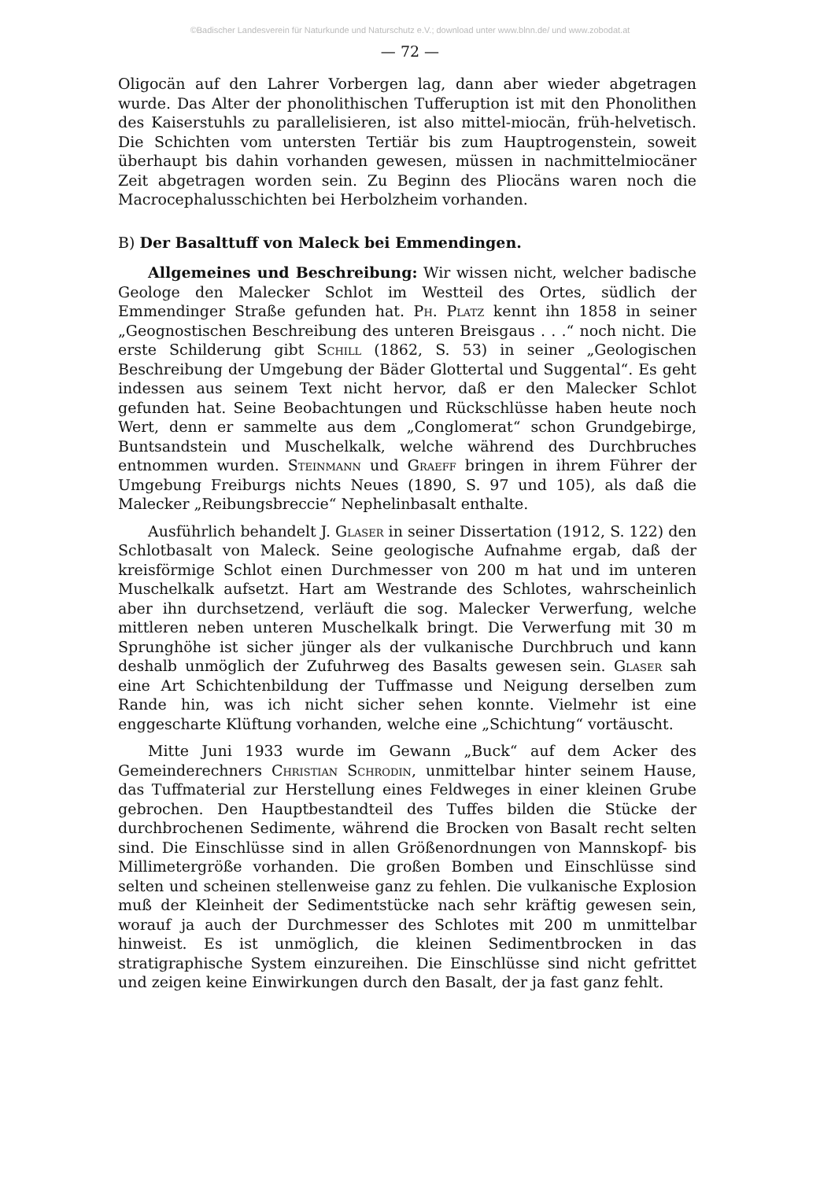©Badischer Landesverein für Naturkunde und Naturschutz e.V.; download unter www.blnn.de/ und www.zobodat.at
— 72 —
Oligocän auf den Lahrer Vorbergen lag, dann aber wieder abgetragen wurde. Das Alter der phonolithischen Tufferuption ist mit den Phonolithen des Kaiserstuhls zu parallelisieren, ist also mittel-miocän, früh-helvetisch. Die Schichten vom untersten Tertiär bis zum Hauptrogenstein, soweit überhaupt bis dahin vorhanden gewesen, müssen in nachmittelmiocäner Zeit abgetragen worden sein. Zu Beginn des Pliocäns waren noch die Macrocephalusschichten bei Herbolzheim vorhanden.
B) Der Basalttuff von Maleck bei Emmendingen.
Allgemeines und Beschreibung: Wir wissen nicht, welcher badische Geologe den Malecker Schlot im Westteil des Ortes, südlich der Emmendinger Straße gefunden hat. Ph. Platz kennt ihn 1858 in seiner „Geognostischen Beschreibung des unteren Breisgaus . . .“ noch nicht. Die erste Schilderung gibt Schill (1862, S. 53) in seiner „Geologischen Beschreibung der Umgebung der Bäder Glottertal und Suggental“. Es geht indessen aus seinem Text nicht hervor, daß er den Malecker Schlot gefunden hat. Seine Beobachtungen und Rückschlüsse haben heute noch Wert, denn er sammelte aus dem „Conglomerat“ schon Grundgebirge, Buntsandstein und Muschelkalk, welche während des Durchbruches entnommen wurden. Steinmann und Graeff bringen in ihrem Führer der Umgebung Freiburgs nichts Neues (1890, S. 97 und 105), als daß die Malecker „Reibungsbreccie“ Nephelinbasalt enthalte.
Ausführlich behandelt J. Glaser in seiner Dissertation (1912, S. 122) den Schlotbasalt von Maleck. Seine geologische Aufnahme ergab, daß der kreisförmige Schlot einen Durchmesser von 200 m hat und im unteren Muschelkalk aufsetzt. Hart am Westrande des Schlotes, wahrscheinlich aber ihn durchsetzend, verläuft die sog. Malecker Verwerfung, welche mittleren neben unteren Muschelkalk bringt. Die Verwerfung mit 30 m Sprunghöhe ist sicher jünger als der vulkanische Durchbruch und kann deshalb unmöglich der Zufuhrweg des Basalts gewesen sein. Glaser sah eine Art Schichtenbildung der Tuffmasse und Neigung derselben zum Rande hin, was ich nicht sicher sehen konnte. Vielmehr ist eine enggescharte Klüftung vorhanden, welche eine „Schichtung“ vortäuscht.
Mitte Juni 1933 wurde im Gewann „Buck“ auf dem Acker des Gemeinderechners Christian Schrodin, unmittelbar hinter seinem Hause, das Tuffmaterial zur Herstellung eines Feldweges in einer kleinen Grube gebrochen. Den Hauptbestandteil des Tuffes bilden die Stücke der durchbrochenen Sedimente, während die Brocken von Basalt recht selten sind. Die Einschlüsse sind in allen Größenordnungen von Mannskopf- bis Millimetergröße vorhanden. Die großen Bomben und Einschlüsse sind selten und scheinen stellenweise ganz zu fehlen. Die vulkanische Explosion muß der Kleinheit der Sedimentstücke nach sehr kräftig gewesen sein, worauf ja auch der Durchmesser des Schlotes mit 200 m unmittelbar hinweist. Es ist unmöglich, die kleinen Sedimentbrocken in das stratigraphische System einzureihen. Die Einschlüsse sind nicht gefrittet und zeigen keine Einwirkungen durch den Basalt, der ja fast ganz fehlt.